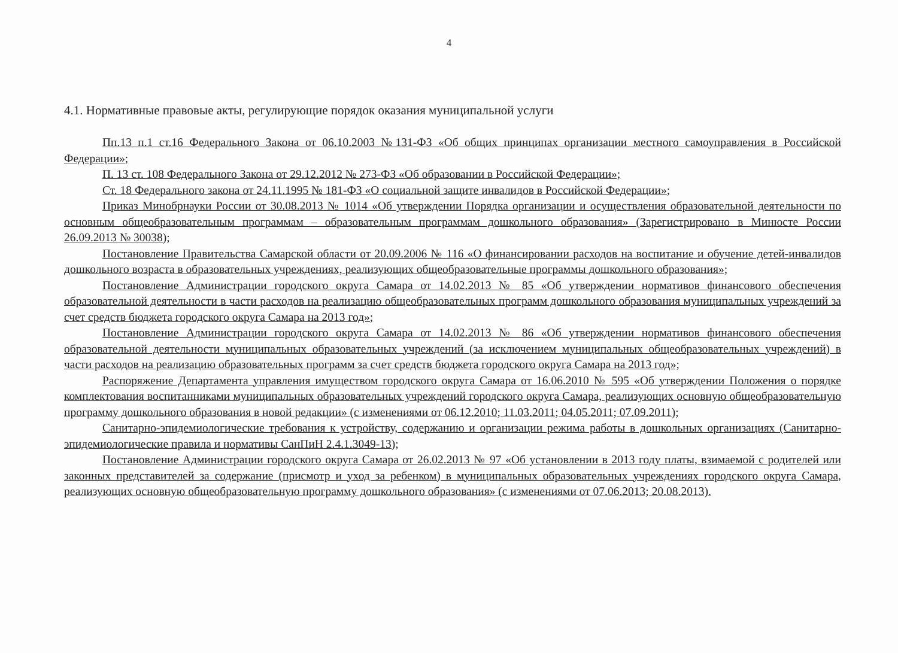4
4.1. Нормативные правовые акты, регулирующие порядок оказания муниципальной услуги
Пп.13 п.1 ст.16 Федерального Закона от 06.10.2003 №131-ФЗ «Об общих принципах организации местного самоуправления в Российской Федерации»;
П. 13 ст. 108 Федерального Закона от 29.12.2012 № 273-ФЗ «Об образовании в Российской Федерации»;
Ст. 18 Федерального закона от 24.11.1995 № 181-ФЗ «О социальной защите инвалидов в Российской Федерации»;
Приказ Минобрнауки России от 30.08.2013 № 1014 «Об утверждении Порядка организации и осуществления образовательной деятельности по основным общеобразовательным программам – образовательным программам дошкольного образования» (Зарегистрировано в Минюсте России 26.09.2013 № 30038);
Постановление Правительства Самарской области от 20.09.2006 № 116 «О финансировании расходов на воспитание и обучение детей-инвалидов дошкольного возраста в образовательных учреждениях, реализующих общеобразовательные программы дошкольного образования»;
Постановление Администрации городского округа Самара от 14.02.2013 № 85 «Об утверждении нормативов финансового обеспечения образовательной деятельности в части расходов на реализацию общеобразовательных программ дошкольного образования муниципальных учреждений за счет средств бюджета городского округа Самара на 2013 год»;
Постановление Администрации городского округа Самара от 14.02.2013 № 86 «Об утверждении нормативов финансового обеспечения образовательной деятельности муниципальных образовательных учреждений (за исключением муниципальных общеобразовательных учреждений) в части расходов на реализацию образовательных программ за счет средств бюджета городского округа Самара на 2013 год»;
Распоряжение Департамента управления имуществом городского округа Самара от 16.06.2010 № 595 «Об утверждении Положения о порядке комплектования воспитанниками муниципальных образовательных учреждений городского округа Самара, реализующих основную общеобразовательную программу дошкольного образования в новой редакции» (с изменениями от 06.12.2010; 11.03.2011; 04.05.2011; 07.09.2011);
Санитарно-эпидемиологические требования к устройству, содержанию и организации режима работы в дошкольных организациях (Санитарно-эпидемиологические правила и нормативы СанПиН 2.4.1.3049-13);
Постановление Администрации городского округа Самара от 26.02.2013 № 97 «Об установлении в 2013 году платы, взимаемой с родителей или законных представителей за содержание (присмотр и уход за ребенком) в муниципальных образовательных учреждениях городского округа Самара, реализующих основную общеобразовательную программу дошкольного образования» (с изменениями от 07.06.2013; 20.08.2013).